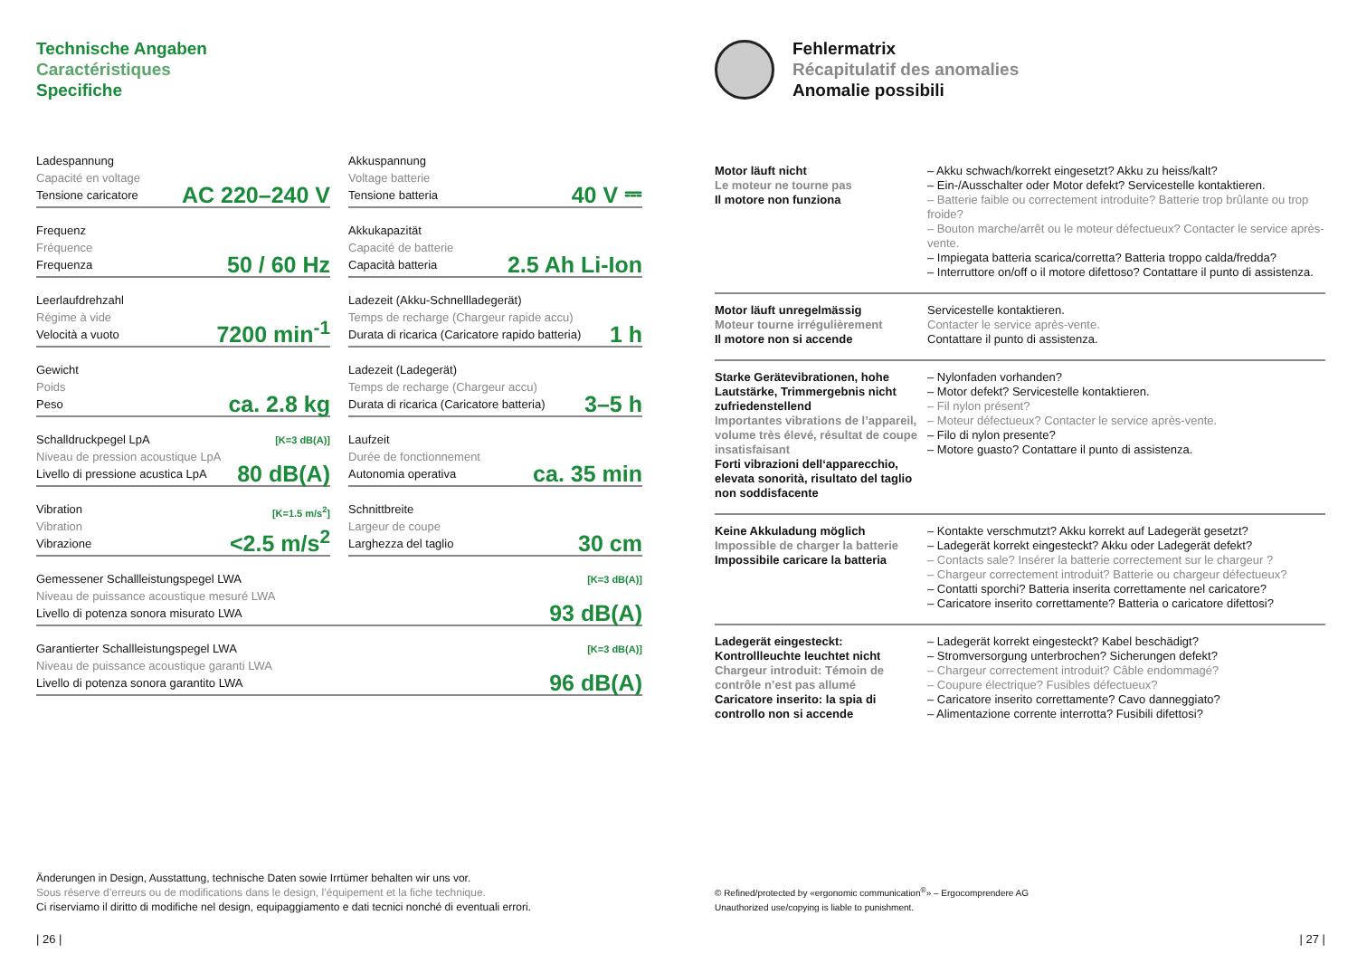Technische Angaben
Caractéristiques
Specifiche
Ladespannung
Capacité en voltage
Tensione caricatore
AC 220–240 V
Akkuspannung
Voltage batterie
Tensione batteria
40 V ⎓
Frequenz
Fréquence
Frequenza
50 / 60 Hz
Akkukapazität
Capacité de batterie
Capacità batteria
2.5 Ah Li-Ion
Leerlaufdrehzahl
Régime à vide
Velocità a vuoto
7200 min<sup>-1</sup>
Ladezeit (Akku-Schnellladegerät)
Temps de recharge (Chargeur rapide accu)
Durata di ricarica (Caricatore rapido batteria)
1 h
Gewicht
Poids
Peso
ca. 2.8 kg
Ladezeit (Ladegerät)
Temps de recharge (Chargeur accu)
Durata di ricarica (Caricatore batteria)
3–5 h
Schalldruckpegel LpA
Niveau de pression acoustique LpA
Livello di pressione acustica LpA
[K=3 dB(A)]
80 dB(A)
Laufzeit
Durée de fonctionnement
Autonomia operativa
ca. 35 min
Vibration
Vibration
Vibrazione
[K=1.5 m/s<sup>2</sup>]
<2.5 m/s<sup>2</sup>
Schnittbreite
Largeur de coupe
Larghezza del taglio
30 cm
Gemessener Schallleistungspegel LWA
Niveau de puissance acoustique mesuré LWA
Livello di potenza sonora misurato LWA
[K=3 dB(A)]
93 dB(A)
Garantierter Schallleistungspegel LWA
Niveau de puissance acoustique garanti LWA
Livello di potenza sonora garantito LWA
[K=3 dB(A)]
96 dB(A)
Änderungen in Design, Ausstattung, technische Daten sowie Irrtümer behalten wir uns vor.
Sous réserve d’erreurs ou de modifications dans le design, l’équipement et la fiche technique.
Ci riserviamo il diritto di modifiche nel design, equipaggiamento e dati tecnici nonché di eventuali errori.
| 26 |
Fehlermatrix
Récapitulatif des anomalies
Anomalie possibili
| Motor läuft nicht Le moteur ne tourne pas Il motore non funziona | – Akku schwach/korrekt eingesetzt? Akku zu heiss/kalt? – Ein-/Ausschalter oder Motor defekt? Servicestelle kontaktieren. – Batterie faible ou correctement introduite? Batterie trop brûlante ou trop froide? – Bouton marche/arrêt ou le moteur défectueux? Contacter le service après-vente. – Impiegata batteria scarica/corretta? Batteria troppo calda/fredda? – Interruttore on/off o il motore difettoso? Contattare il punto di assistenza. |
| Motor läuft unregelmässig Moteur tourne irrégulièrement Il motore non si accende | Servicestelle kontaktieren. Contacter le service après-vente. Contattare il punto di assistenza. |
| Starke Gerätevibrationen, hohe Lautstärke, Trimmergebnis nicht zufriedenstellend Importantes vibrations de l’appareil, volume très élevé, résultat de coupe insatisfaisant Forti vibrazioni dell‘apparecchio, elevata sonorità, risultato del taglio non soddisfacente | – Nylonfaden vorhanden? – Motor defekt? Servicestelle kontaktieren. – Fil nylon présent? – Moteur défectueux? Contacter le service après-vente. – Filo di nylon presente? – Motore guasto? Contattare il punto di assistenza. |
| Keine Akkuladung möglich Impossible de charger la batterie Impossibile caricare la batteria | – Kontakte verschmutzt? Akku korrekt auf Ladegerät gesetzt? – Ladegerät korrekt eingesteckt? Akku oder Ladegerät defekt? – Contacts sale? Insérer la batterie correctement sur le chargeur ? – Chargeur correctement introduit? Batterie ou chargeur défectueux? – Contatti sporchi? Batteria inserita correttamente nel caricatore? – Caricatore inserito correttamente? Batteria o caricatore difettosi? |
| Ladegerät eingesteckt: Kontrollleuchte leuchtet nicht Chargeur introduit: Témoin de contrôle n’est pas allumé Caricatore inserito: la spia di controllo non si accende | – Ladegerät korrekt eingesteckt? Kabel beschädigt? – Stromversorgung unterbrochen? Sicherungen defekt? – Chargeur correctement introduit? Câble endommagé? – Coupure électrique? Fusibles défectueux? – Caricatore inserito correttamente? Cavo danneggiato? – Alimentazione corrente interrotta? Fusibili difettosi? |
© Refined/protected by «ergonomic communication<sup>®</sup>» – Ergocomprendere AG
Unauthorized use/copying is liable to punishment.
| 27 |